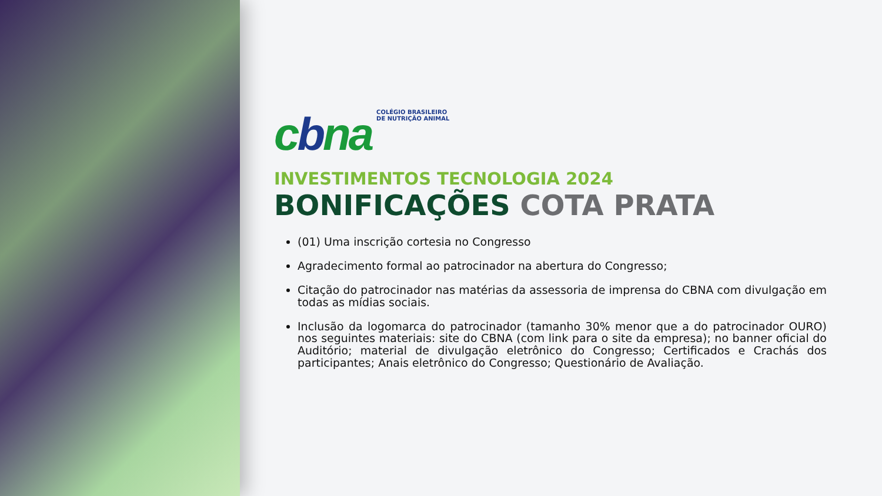cbna
COLÉGIO BRASILEIRO
DE NUTRIÇÃO ANIMAL
INVESTIMENTOS TECNOLOGIA 2024
BONIFICAÇÕES COTA PRATA
(01) Uma inscrição cortesia no Congresso
Agradecimento formal ao patrocinador na abertura do Congresso;
Citação do patrocinador nas matérias da assessoria de imprensa do CBNA com divulgação em todas as mídias sociais.
Inclusão da logomarca do patrocinador (tamanho 30% menor que a do patrocinador OURO) nos seguintes materiais: site do CBNA (com link para o site da empresa); no banner oficial do Auditório; material de divulgação eletrônico do Congresso; Certificados e Crachás dos participantes; Anais eletrônico do Congresso; Questionário de Avaliação.